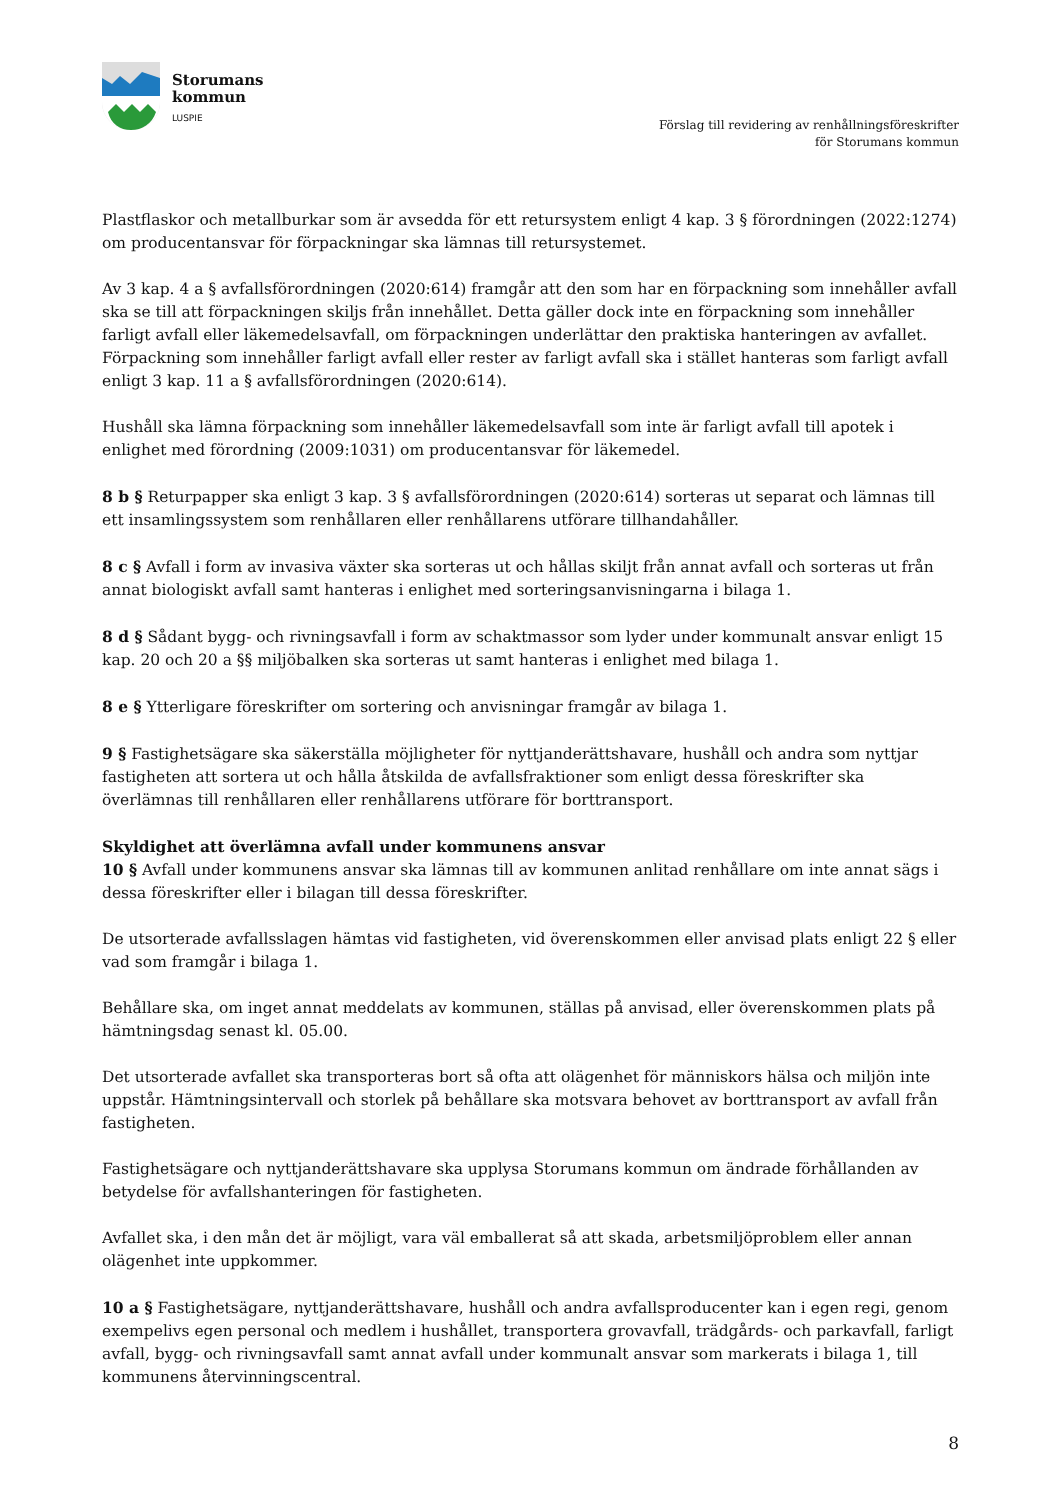Storumans
kommun
LUSPIE
Förslag till revidering av renhållningsföreskrifter
för Storumans kommun
Plastflaskor och metallburkar som är avsedda för ett retursystem enligt 4 kap. 3 § förordningen (2022:1274) om producentansvar för förpackningar ska lämnas till retursystemet.
Av 3 kap. 4 a § avfallsförordningen (2020:614) framgår att den som har en förpackning som innehåller avfall ska se till att förpackningen skiljs från innehållet. Detta gäller dock inte en förpackning som innehåller farligt avfall eller läkemedelsavfall, om förpackningen underlättar den praktiska hanteringen av avfallet. Förpackning som innehåller farligt avfall eller rester av farligt avfall ska i stället hanteras som farligt avfall enligt 3 kap. 11 a § avfallsförordningen (2020:614).
Hushåll ska lämna förpackning som innehåller läkemedelsavfall som inte är farligt avfall till apotek i enlighet med förordning (2009:1031) om producentansvar för läkemedel.
8 b § Returpapper ska enligt 3 kap. 3 § avfallsförordningen (2020:614) sorteras ut separat och lämnas till ett insamlingssystem som renhållaren eller renhållarens utförare tillhandahåller.
8 c § Avfall i form av invasiva växter ska sorteras ut och hållas skiljt från annat avfall och sorteras ut från annat biologiskt avfall samt hanteras i enlighet med sorteringsanvisningarna i bilaga 1.
8 d § Sådant bygg- och rivningsavfall i form av schaktmassor som lyder under kommunalt ansvar enligt 15 kap. 20 och 20 a §§ miljöbalken ska sorteras ut samt hanteras i enlighet med bilaga 1.
8 e § Ytterligare föreskrifter om sortering och anvisningar framgår av bilaga 1.
9 § Fastighetsägare ska säkerställa möjligheter för nyttjanderättshavare, hushåll och andra som nyttjar fastigheten att sortera ut och hålla åtskilda de avfallsfraktioner som enligt dessa föreskrifter ska överlämnas till renhållaren eller renhållarens utförare för borttransport.
Skyldighet att överlämna avfall under kommunens ansvar
10 § Avfall under kommunens ansvar ska lämnas till av kommunen anlitad renhållare om inte annat sägs i dessa föreskrifter eller i bilagan till dessa föreskrifter.
De utsorterade avfallsslagen hämtas vid fastigheten, vid överenskommen eller anvisad plats enligt 22 § eller vad som framgår i bilaga 1.
Behållare ska, om inget annat meddelats av kommunen, ställas på anvisad, eller överenskommen plats på hämtningsdag senast kl. 05.00.
Det utsorterade avfallet ska transporteras bort så ofta att olägenhet för människors hälsa och miljön inte uppstår. Hämtningsintervall och storlek på behållare ska motsvara behovet av borttransport av avfall från fastigheten.
Fastighetsägare och nyttjanderättshavare ska upplysa Storumans kommun om ändrade förhållanden av betydelse för avfallshanteringen för fastigheten.
Avfallet ska, i den mån det är möjligt, vara väl emballerat så att skada, arbetsmiljöproblem eller annan olägenhet inte uppkommer.
10 a § Fastighetsägare, nyttjanderättshavare, hushåll och andra avfallsproducenter kan i egen regi, genom exempelivs egen personal och medlem i hushållet, transportera grovavfall, trädgårds- och parkavfall, farligt avfall, bygg- och rivningsavfall samt annat avfall under kommunalt ansvar som markerats i bilaga 1, till kommunens återvinningscentral.
8